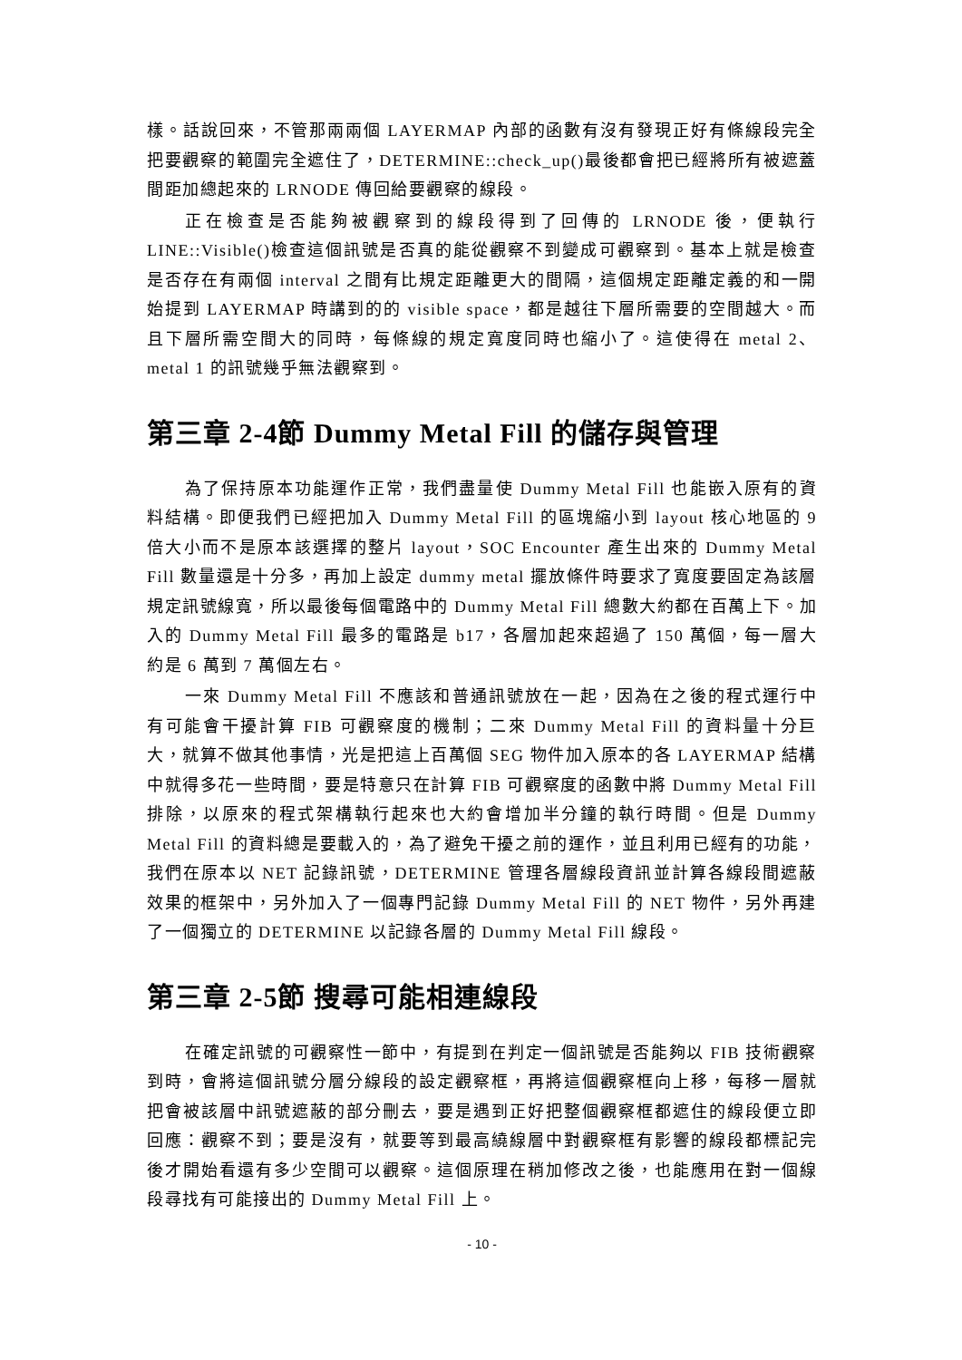樣。話說回來，不管那兩兩個 LAYERMAP 內部的函數有沒有發現正好有條線段完全把要觀察的範圍完全遮住了，DETERMINE::check_up()最後都會把已經將所有被遮蓋間距加總起來的 LRNODE 傳回給要觀察的線段。
正在檢查是否能夠被觀察到的線段得到了回傳的 LRNODE 後，便執行 LINE::Visible()檢查這個訊號是否真的能從觀察不到變成可觀察到。基本上就是檢查是否存在有兩個 interval 之間有比規定距離更大的間隔，這個規定距離定義的和一開始提到 LAYERMAP 時講到的的 visible space，都是越往下層所需要的空間越大。而且下層所需空間大的同時，每條線的規定寬度同時也縮小了。這使得在 metal 2、metal 1 的訊號幾乎無法觀察到。
第三章 2-4節 Dummy Metal Fill 的儲存與管理
為了保持原本功能運作正常，我們盡量使 Dummy Metal Fill 也能嵌入原有的資料結構。即便我們已經把加入 Dummy Metal Fill 的區塊縮小到 layout 核心地區的 9 倍大小而不是原本該選擇的整片 layout，SOC Encounter 產生出來的 Dummy Metal Fill 數量還是十分多，再加上設定 dummy metal 擺放條件時要求了寬度要固定為該層規定訊號線寬，所以最後每個電路中的 Dummy Metal Fill 總數大約都在百萬上下。加入的 Dummy Metal Fill 最多的電路是 b17，各層加起來超過了 150 萬個，每一層大約是 6 萬到 7 萬個左右。
一來 Dummy Metal Fill 不應該和普通訊號放在一起，因為在之後的程式運行中有可能會干擾計算 FIB 可觀察度的機制；二來 Dummy Metal Fill 的資料量十分巨大，就算不做其他事情，光是把這上百萬個 SEG 物件加入原本的各 LAYERMAP 結構中就得多花一些時間，要是特意只在計算 FIB 可觀察度的函數中將 Dummy Metal Fill 排除，以原來的程式架構執行起來也大約會增加半分鐘的執行時間。但是 Dummy Metal Fill 的資料總是要載入的，為了避免干擾之前的運作，並且利用已經有的功能，我們在原本以 NET 記錄訊號，DETERMINE 管理各層線段資訊並計算各線段間遮蔽效果的框架中，另外加入了一個專門記錄 Dummy Metal Fill 的 NET 物件，另外再建了一個獨立的 DETERMINE 以記錄各層的 Dummy Metal Fill 線段。
第三章 2-5節 搜尋可能相連線段
在確定訊號的可觀察性一節中，有提到在判定一個訊號是否能夠以 FIB 技術觀察到時，會將這個訊號分層分線段的設定觀察框，再將這個觀察框向上移，每移一層就把會被該層中訊號遮蔽的部分刪去，要是遇到正好把整個觀察框都遮住的線段便立即回應：觀察不到；要是沒有，就要等到最高繞線層中對觀察框有影響的線段都標記完後才開始看還有多少空間可以觀察。這個原理在稍加修改之後，也能應用在對一個線段尋找有可能接出的 Dummy Metal Fill 上。
- 10 -